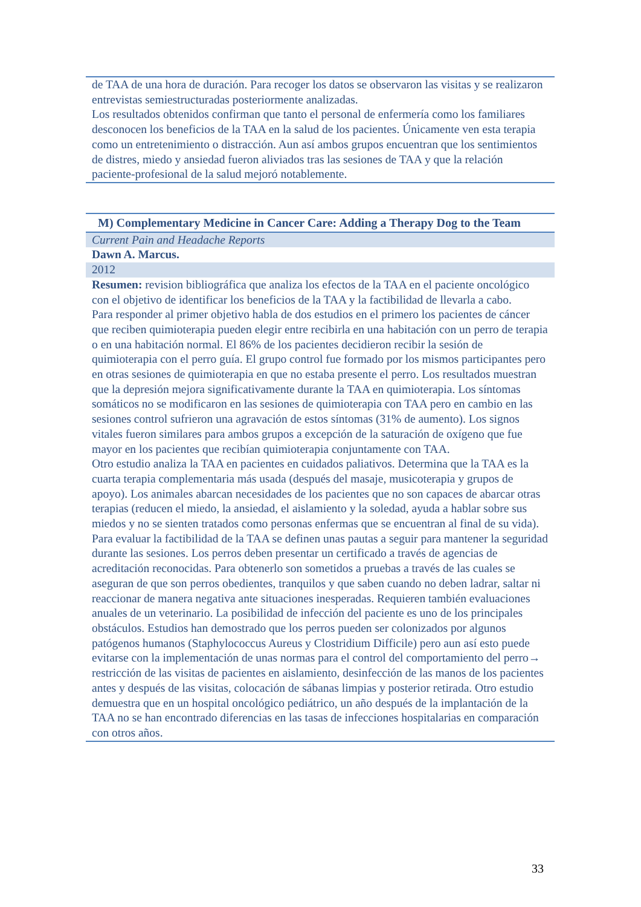| de TAA de una hora de duración. Para recoger los datos se observaron las visitas y se realizaron entrevistas semiestructuradas posteriormente analizadas. Los resultados obtenidos confirman que tanto el personal de enfermería como los familiares desconocen los beneficios de la TAA en la salud de los pacientes. Únicamente ven esta terapia como un entretenimiento o distracción. Aun así ambos grupos encuentran que los sentimientos de distres, miedo y ansiedad fueron aliviados tras las sesiones de TAA y que la relación paciente-profesional de la salud mejoró notablemente. |
| M) Complementary Medicine in Cancer Care: Adding a Therapy Dog to the Team |
| Current Pain and Headache Reports |
| Dawn A. Marcus. |
| 2012 |
| Resumen: revision bibliográfica que analiza los efectos de la TAA en el paciente oncológico con el objetivo de identificar los beneficios de la TAA y la factibilidad de llevarla a cabo. Para responder al primer objetivo habla de dos estudios en el primero los pacientes de cáncer que reciben quimioterapia pueden elegir entre recibirla en una habitación con un perro de terapia o en una habitación normal. El 86% de los pacientes decidieron recibir la sesión de quimioterapia con el perro guía. El grupo control fue formado por los mismos participantes pero en otras sesiones de quimioterapia en que no estaba presente el perro. Los resultados muestran que la depresión mejora significativamente durante la TAA en quimioterapia. Los síntomas somáticos no se modificaron en las sesiones de quimioterapia con TAA pero en cambio en las sesiones control sufrieron una agravación de estos síntomas (31% de aumento). Los signos vitales fueron similares para ambos grupos a excepción de la saturación de oxígeno que fue mayor en los pacientes que recibían quimioterapia conjuntamente con TAA. Otro estudio analiza la TAA en pacientes en cuidados paliativos. Determina que la TAA es la cuarta terapia complementaria más usada (después del masaje, musicoterapia y grupos de apoyo). Los animales abarcan necesidades de los pacientes que no son capaces de abarcar otras terapias (reducen el miedo, la ansiedad, el aislamiento y la soledad, ayuda a hablar sobre sus miedos y no se sienten tratados como personas enfermas que se encuentran al final de su vida). Para evaluar la factibilidad de la TAA se definen unas pautas a seguir para mantener la seguridad durante las sesiones. Los perros deben presentar un certificado a través de agencias de acreditación reconocidas. Para obtenerlo son sometidos a pruebas a través de las cuales se aseguran de que son perros obedientes, tranquilos y que saben cuando no deben ladrar, saltar ni reaccionar de manera negativa ante situaciones inesperadas. Requieren también evaluaciones anuales de un veterinario. La posibilidad de infección del paciente es uno de los principales obstáculos. Estudios han demostrado que los perros pueden ser colonizados por algunos patógenos humanos (Staphylococcus Aureus y Clostridium Difficile) pero aun así esto puede evitarse con la implementación de unas normas para el control del comportamiento del perro→ restricción de las visitas de pacientes en aislamiento, desinfección de las manos de los pacientes antes y después de las visitas, colocación de sábanas limpias y posterior retirada. Otro estudio demuestra que en un hospital oncológico pediátrico, un año después de la implantación de la TAA no se han encontrado diferencias en las tasas de infecciones hospitalarias en comparación con otros años. |
33